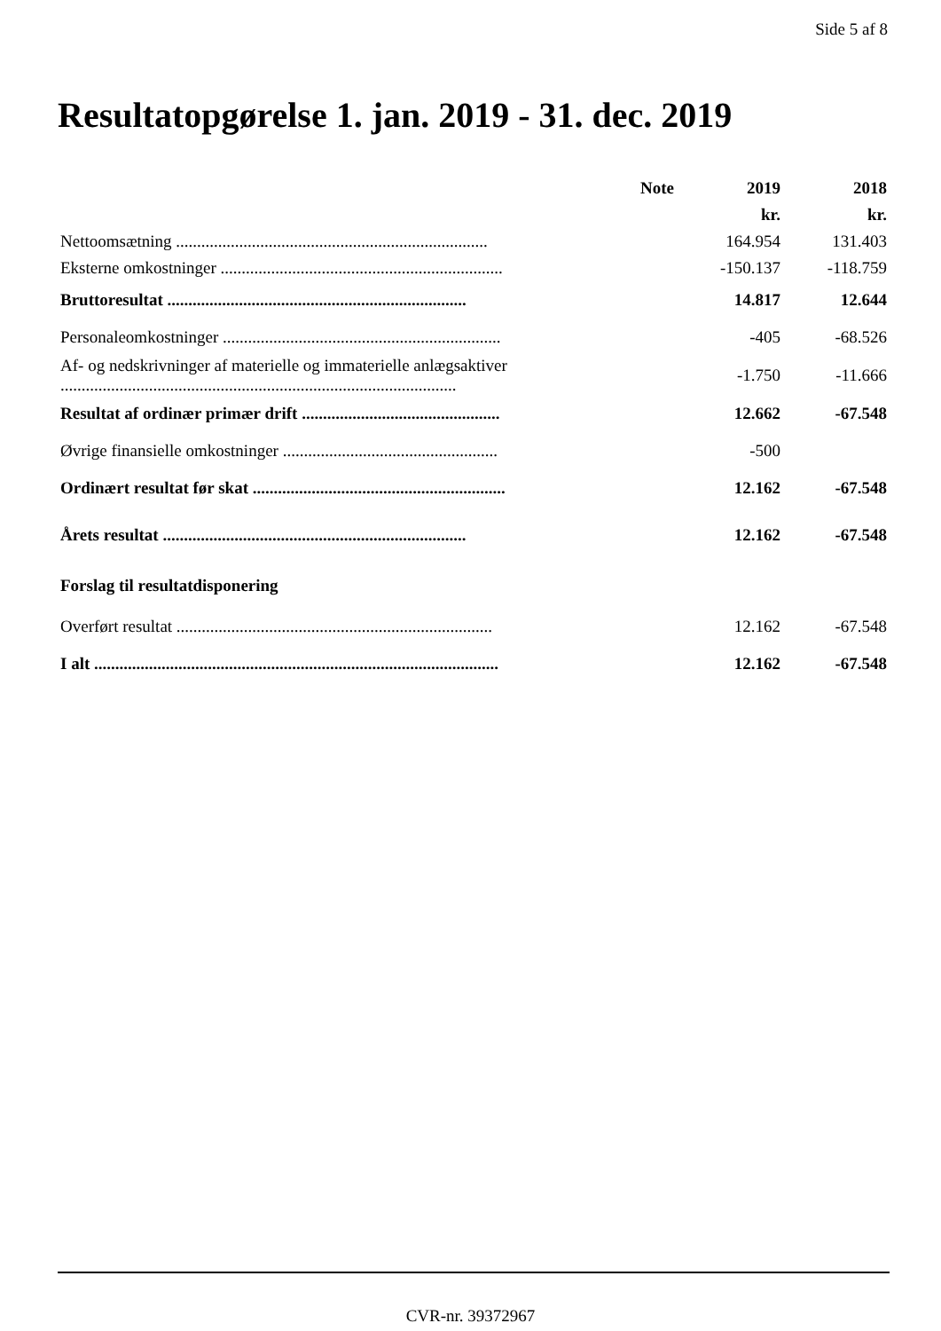Side 5 af 8
Resultatopgørelse 1. jan. 2019 - 31. dec. 2019
| | Note | 2019 | 2018 |
| --- | --- | --- | --- |
| | | kr. | kr. |
| Nettoomsætning .......................................................................... | | 164.954 | 131.403 |
| Eksterne omkostninger ................................................................... | | -150.137 | -118.759 |
| Bruttoresultat ....................................................................... | | 14.817 | 12.644 |
| Personaleomkostninger .................................................................. | | -405 | -68.526 |
| Af- og nedskrivninger af materielle og immaterielle anlægsaktiver .............................................................................................. | | -1.750 | -11.666 |
| Resultat af ordinær primær drift ............................................... | | 12.662 | -67.548 |
| Øvrige finansielle omkostninger ................................................... | | -500 | |
| Ordinært resultat før skat ............................................................ | | 12.162 | -67.548 |
| Årets resultat ........................................................................ | | 12.162 | -67.548 |
| Forslag til resultatdisponering | | | |
| Overført resultat ........................................................................... | | 12.162 | -67.548 |
| I alt ................................................................................................ | | 12.162 | -67.548 |
CVR-nr. 39372967